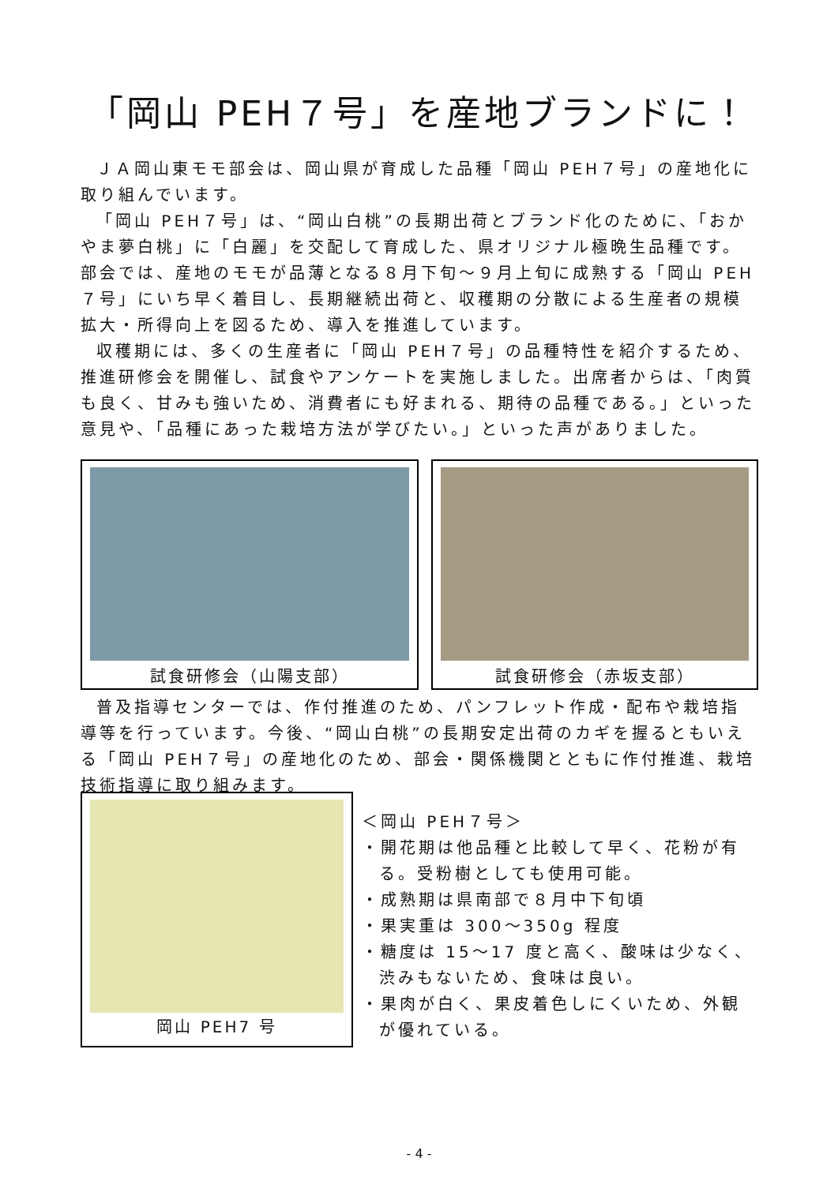「岡山 PEH７号」を産地ブランドに！
ＪＡ岡山東モモ部会は、岡山県が育成した品種「岡山 PEH７号」の産地化に取り組んでいます。
「岡山 PEH７号」は、“岡山白桃”の長期出荷とブランド化のために、「おかやま夢白桃」に「白麗」を交配して育成した、県オリジナル極晩生品種です。部会では、産地のモモが品薄となる８月下旬～９月上旬に成熟する「岡山 PEH７号」にいち早く着目し、長期継続出荷と、収穫期の分散による生産者の規模拡大・所得向上を図るため、導入を推進しています。
収穫期には、多くの生産者に「岡山 PEH７号」の品種特性を紹介するため、推進研修会を開催し、試食やアンケートを実施しました。出席者からは、「肉質も良く、甘みも強いため、消費者にも好まれる、期待の品種である。」といった意見や、「品種にあった栽培方法が学びたい。」といった声がありました。
試食研修会（山陽支部） 試食研修会（赤坂支部）
普及指導センターでは、作付推進のため、パンフレット作成・配布や栽培指導等を行っています。今後、“岡山白桃”の長期安定出荷のカギを握るともいえる「岡山 PEH７号」の産地化のため、部会・関係機関とともに作付推進、栽培技術指導に取り組みます。
岡山 PEH7 号
＜岡山 PEH７号＞
・開花期は他品種と比較して早く、花粉が有る。受粉樹としても使用可能。
・成熟期は県南部で８月中下旬頃
・果実重は 300～350g 程度
・糖度は 15～17 度と高く、酸味は少なく、渋みもないため、食味は良い。
・果肉が白く、果皮着色しにくいため、外観が優れている。
- 4 -